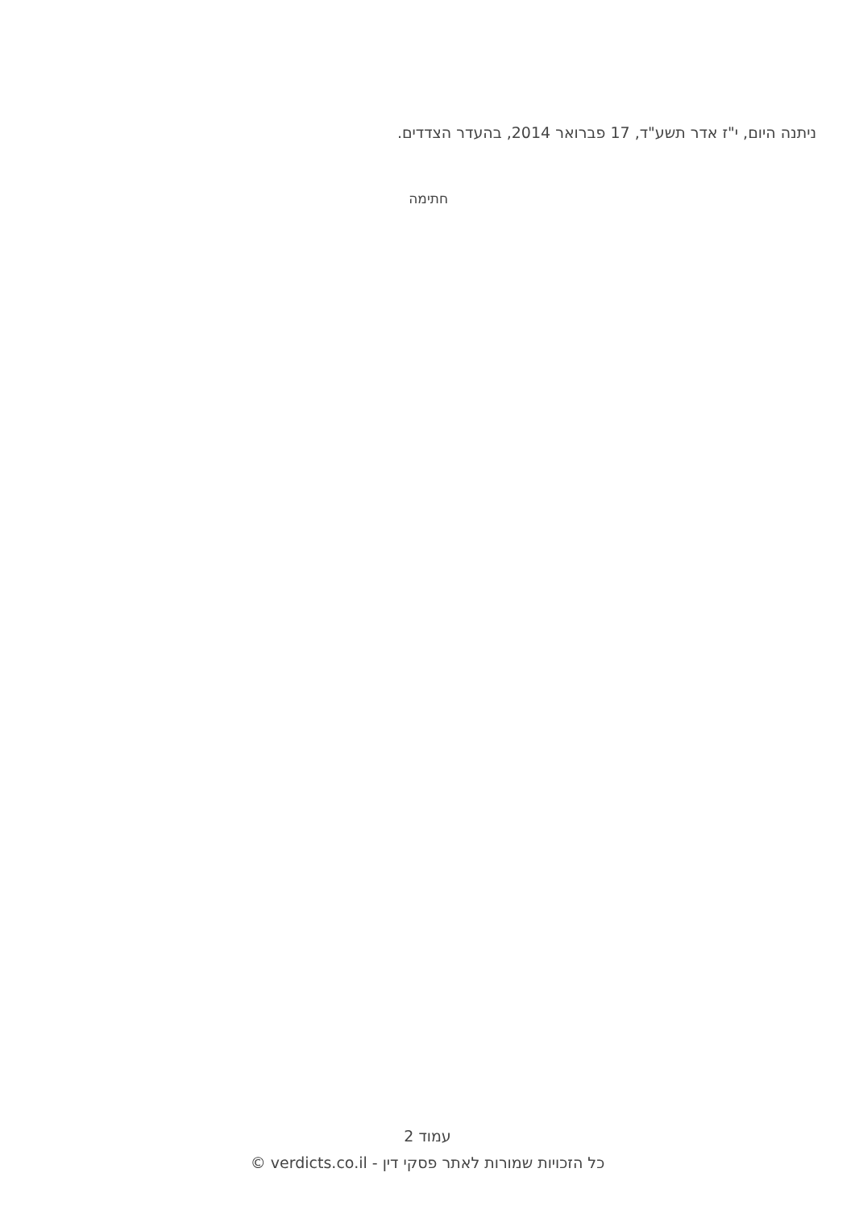ניתנה היום, י"ז אדר תשע"ד, 17 פברואר 2014, בהעדר הצדדים.
חתימה
עמוד 2
כל הזכויות שמורות לאתר פסקי דין - verdicts.co.il ©